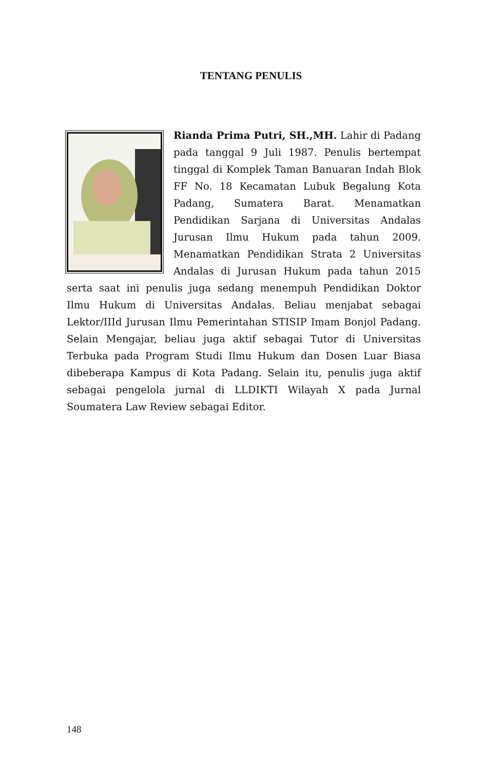TENTANG PENULIS
Rianda Prima Putri, SH.,MH. Lahir di Padang pada tanggal 9 Juli 1987. Penulis bertempat tinggal di Komplek Taman Banuaran Indah Blok FF No. 18 Kecamatan Lubuk Begalung Kota Padang, Sumatera Barat. Menamatkan Pendidikan Sarjana di Universitas Andalas Jurusan Ilmu Hukum pada tahun 2009. Menamatkan Pendidikan Strata 2 Universitas Andalas di Jurusan Hukum pada tahun 2015 serta saat ini penulis juga sedang menempuh Pendidikan Doktor Ilmu Hukum di Universitas Andalas. Beliau menjabat sebagai Lektor/IIId Jurusan Ilmu Pemerintahan STISIP Imam Bonjol Padang. Selain Mengajar, beliau juga aktif sebagai Tutor di Universitas Terbuka pada Program Studi Ilmu Hukum dan Dosen Luar Biasa dibeberapa Kampus di Kota Padang. Selain itu, penulis juga aktif sebagai pengelola jurnal di LLDIKTI Wilayah X pada Jurnal Soumatera Law Review sebagai Editor.
148